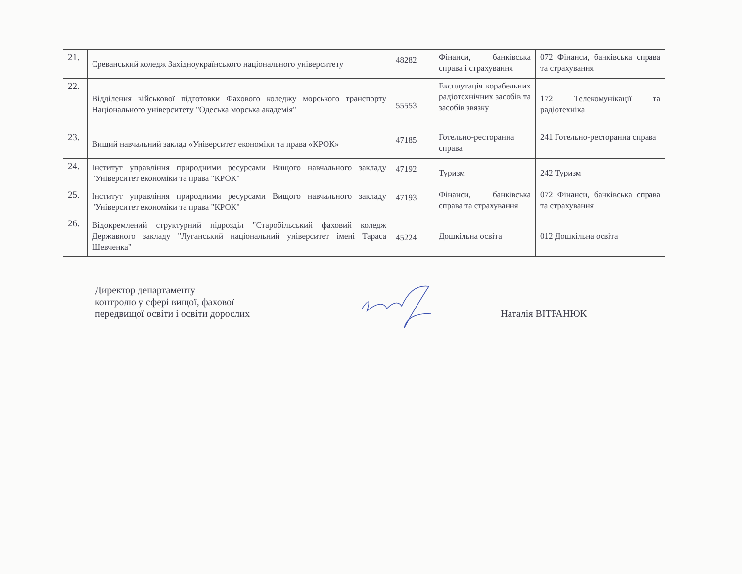| 21. | Єреванський коледж Західноукраїнського національного університету | 48282 | Фінанси, банківська справа і страхування | 072 Фінанси, банківська справа та страхування |
| 22. | Відділення військової підготовки Фахового коледжу морського транспорту Національного університету "Одеська морська академія" | 55553 | Експлутація корабельних радіотехнічних засобів та засобів звязку | 172 Телекомунікації та радіотехніка |
| 23. | Вищий навчальний заклад «Університет економіки та права «КРОК» | 47185 | Готельно-ресторанна справа | 241 Готельно-ресторанна справа |
| 24. | Інститут управління природними ресурсами Вищого навчального закладу "Університет економіки та права "КРОК" | 47192 | Туризм | 242 Туризм |
| 25. | Інститут управління природними ресурсами Вищого навчального закладу "Університет економіки та права "КРОК" | 47193 | Фінанси, банківська справа та страхування | 072 Фінанси, банківська справа та страхування |
| 26. | Відокремлений структурний підрозділ "Старобільський фаховий коледж Державного закладу "Луганський національний університет імені Тараса Шевченка" | 45224 | Дошкільна освіта | 012 Дошкільна освіта |
Директор департаменту
контролю у сфері вищої, фахової
передвищої освіти і освіти дорослих
Наталія ВІТРАНЮК